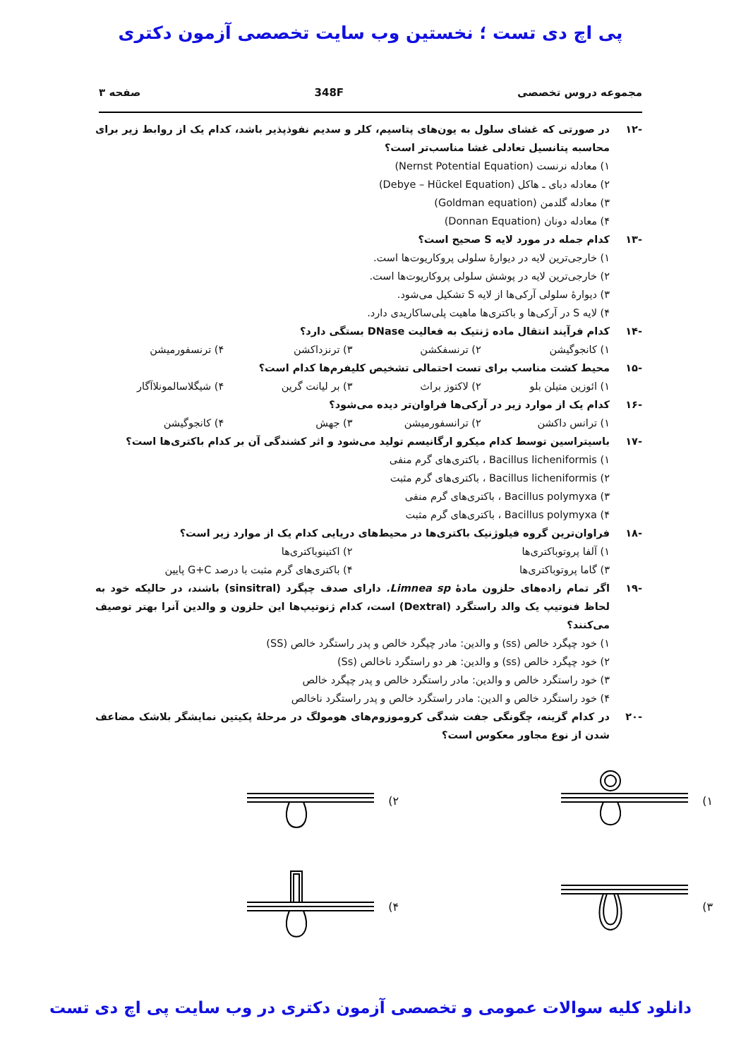پی اچ دی تست ؛ نخستین وب سایت تخصصی آزمون دکتری
مجموعه دروس تخصصی 348F صفحه ۳
-۱۲ در صورتی که غشای سلول به یون‌های پتاسیم، کلر و سدیم نفوذپذیر باشد، کدام یک از روابط زیر برای محاسبه پتانسیل تعادلی غشا مناسب‌تر است؟
۱) معادله نرنست (Nernst Potential Equation)
۲) معادله دبای ـ هاکل (Debye – Hückel Equation)
۳) معادله گلدمن (Goldman equation)
۴) معادله دونان (Donnan Equation)
-۱۳ کدام جمله در مورد لایه S صحیح است؟
۱) خارجی‌ترین لایه در دیوارهٔ سلولی پروکاریوت‌ها است.
۲) خارجی‌ترین لایه در پوشش سلولی پروکاریوت‌ها است.
۳) دیوارهٔ سلولی آرکی‌ها از لایه S تشکیل می‌شود.
۴) لایه S در آرکی‌ها و باکتری‌ها ماهیت پلی‌ساکاریدی دارد.
-۱۴ کدام فرآیند انتقال ماده ژنتیک به فعالیت DNase بستگی دارد؟
۱) کانجوگیشن ۲) ترنسفکشن ۳) ترنزداکشن ۴) ترنسفورمیشن
-۱۵ محیط کشت مناسب برای تست احتمالی تشخیص کلیفرم‌ها کدام است؟
۱) ائوزین متیلن بلو ۲) لاکتوز براث ۳) بر لیانت گرین ۴) شیگلاسالمونلاآگار
-۱۶ کدام یک از موارد زیر در آرکی‌ها فراوان‌تر دیده می‌شود؟
۱) ترانس داکشن ۲) ترانسفورمیشن ۳) جهش ۴) کانجوگیشن
-۱۷ باسیتراسین توسط کدام میکرو ارگانیسم تولید می‌شود و اثر کشندگی آن بر کدام باکتری‌ها است؟
۱) Bacillus licheniformis ، باکتری‌های گرم منفی
۲) Bacillus licheniformis ، باکتری‌های گرم مثبت
۳) Bacillus polymyxa ، باکتری‌های گرم منفی
۴) Bacillus polymyxa ، باکتری‌های گرم مثبت
-۱۸ فراوان‌ترین گروه فیلوژنیک باکتری‌ها در محیط‌های دریایی کدام یک از موارد زیر است؟
۱) آلفا پروتوباکتری‌ها ۲) اکتینوباکتری‌ها
۳) گاما پروتوباکتری‌ها ۴) باکتری‌های گرم مثبت با درصد G+C پایین
-۱۹ اگر تمام زاده‌های حلزون مادهٔ Limnea sp. دارای صدف چپگرد (sinsitral) باشند، در حالیکه خود به لحاظ فنوتیپ یک والد راستگرد (Dextral) است، کدام ژنوتیپ‌ها این حلزون و والدین آنرا بهتر توصیف می‌کنند؟
۱) خود چپگرد خالص (ss) و والدین: مادر چپگرد خالص و پدر راستگرد خالص (SS)
۲) خود چپگرد خالص (ss) و والدین: هر دو راستگرد ناخالص (Ss)
۳) خود راستگرد خالص و والدین: مادر راستگرد خالص و پدر چپگرد خالص
۴) خود راستگرد خالص و الدین: مادر راستگرد خالص و پدر راستگرد ناخالص
-۲۰ در کدام گزینه، چگونگی جفت شدگی کروموزوم‌های هومولگ در مرحلهٔ پکیتین نمایشگر بلاشک مضاعف شدن از نوع مجاور معکوس است؟
۱)
۲)
۳)
۴)
دانلود کلیه سوالات عمومی و تخصصی آزمون دکتری در وب سایت پی اچ دی تست